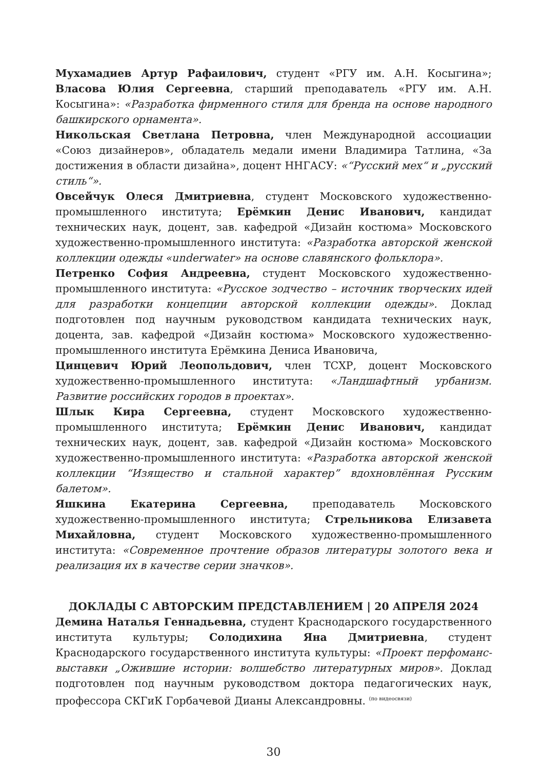Мухамадиев Артур Рафаилович, студент «РГУ им. А.Н. Косыгина»; Власова Юлия Сергеевна, старший преподаватель «РГУ им. А.Н. Косыгина»: «Разработка фирменного стиля для бренда на основе народного башкирского орнамента».
Никольская Светлана Петровна, член Международной ассоциации «Союз дизайнеров», обладатель медали имени Владимира Татлина, «За достижения в области дизайна», доцент ННГАСУ: «“Русский мех“ и „русский стиль“».
Овсейчук Олеся Дмитриевна, студент Московского художественно-промышленного института; Ерёмкин Денис Иванович, кандидат технических наук, доцент, зав. кафедрой «Дизайн костюма» Московского художественно-промышленного института: «Разработка авторской женской коллекции одежды «underwater» на основе славянского фольклора».
Петренко София Андреевна, студент Московского художественно-промышленного института: «Русское зодчество – источник творческих идей для разработки концепции авторской коллекции одежды». Доклад подготовлен под научным руководством кандидата технических наук, доцента, зав. кафедрой «Дизайн костюма» Московского художественно-промышленного института Ерёмкина Дениса Ивановича,
Цинцевич Юрий Леопольдович, член ТСХР, доцент Московского художественно-промышленного института: «Ландшафтный урбанизм. Развитие российских городов в проектах».
Шлык Кира Сергеевна, студент Московского художественно-промышленного института; Ерёмкин Денис Иванович, кандидат технических наук, доцент, зав. кафедрой «Дизайн костюма» Московского художественно-промышленного института: «Разработка авторской женской коллекции “Изящество и стальной характер” вдохновлённая Русским балетом».
Яшкина Екатерина Сергеевна, преподаватель Московского художественно-промышленного института; Стрельникова Елизавета Михайловна, студент Московского художественно-промышленного института: «Современное прочтение образов литературы золотого века и реализация их в качестве серии значков».
ДОКЛАДЫ С АВТОРСКИМ ПРЕДСТАВЛЕНИЕМ | 20 АПРЕЛЯ 2024
Демина Наталья Геннадьевна, студент Краснодарского государственного института культуры; Солодихина Яна Дмитриевна, студент Краснодарского государственного института культуры: «Проект перфоманс-выставки „Ожившие истории: волшебство литературных миров». Доклад подготовлен под научным руководством доктора педагогических наук, профессора СКГиК Горбачевой Дианы Александровны. <sup>(по видеосвязи)</sup>
30